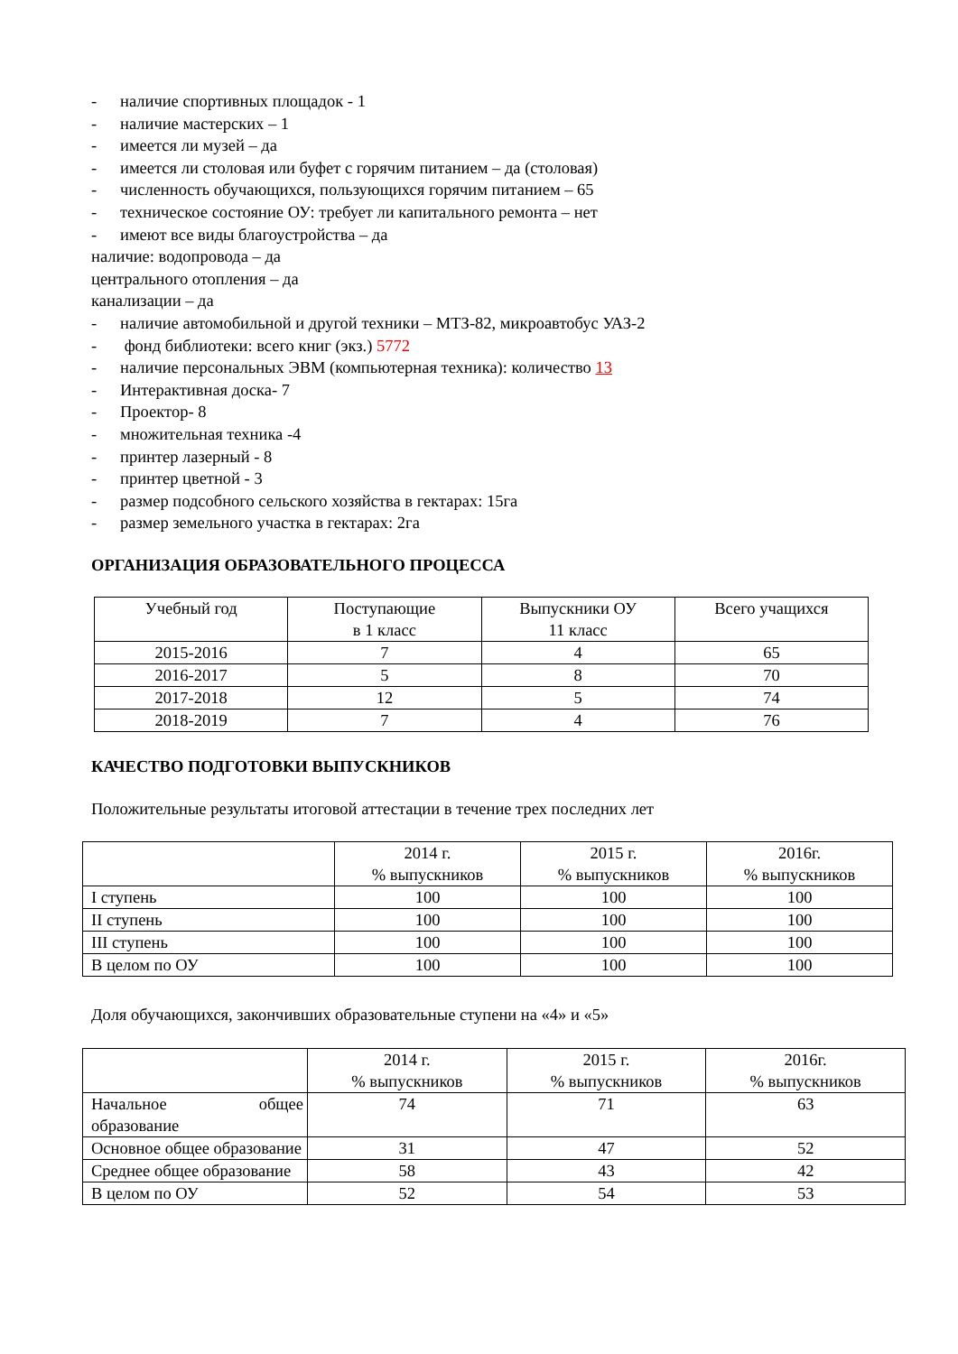- наличие спортивных площадок - 1
- наличие мастерских – 1
- имеется ли музей – да
- имеется ли столовая или буфет с горячим питанием – да (столовая)
- численность обучающихся, пользующихся горячим питанием – 65
- техническое состояние ОУ: требует ли капитального ремонта – нет
- имеют все виды благоустройства – да
наличие: водопровода – да
центрального отопления – да
канализации – да
- наличие автомобильной и другой техники – МТЗ-82, микроавтобус УАЗ-2
- фонд библиотеки: всего книг (экз.) 5772
- наличие персональных ЭВМ (компьютерная техника): количество 13
- Интерактивная доска- 7
- Проектор- 8
- множительная техника -4
- принтер лазерный - 8
- принтер цветной - 3
- размер подсобного сельского хозяйства в гектарах: 15га
- размер земельного участка в гектарах: 2га
ОРГАНИЗАЦИЯ ОБРАЗОВАТЕЛЬНОГО ПРОЦЕССА
| Учебный год | Поступающие в 1 класс | Выпускники ОУ 11 класс | Всего учащихся |
| 2015-2016 | 7 | 4 | 65 |
| 2016-2017 | 5 | 8 | 70 |
| 2017-2018 | 12 | 5 | 74 |
| 2018-2019 | 7 | 4 | 76 |
КАЧЕСТВО ПОДГОТОВКИ ВЫПУСКНИКОВ
Положительные результаты итоговой аттестации в течение трех последних лет
| | 2014 г. % выпускников | 2015 г. % выпускников | 2016г. % выпускников |
| I ступень | 100 | 100 | 100 |
| II ступень | 100 | 100 | 100 |
| III ступень | 100 | 100 | 100 |
| В целом по ОУ | 100 | 100 | 100 |
Доля обучающихся, закончивших образовательные ступени на «4» и «5»
| | 2014 г. % выпускников | 2015 г. % выпускников | 2016г. % выпускников |
| Начальное общее образование | 74 | 71 | 63 |
| Основное общее образование | 31 | 47 | 52 |
| Среднее общее образование | 58 | 43 | 42 |
| В целом по ОУ | 52 | 54 | 53 |